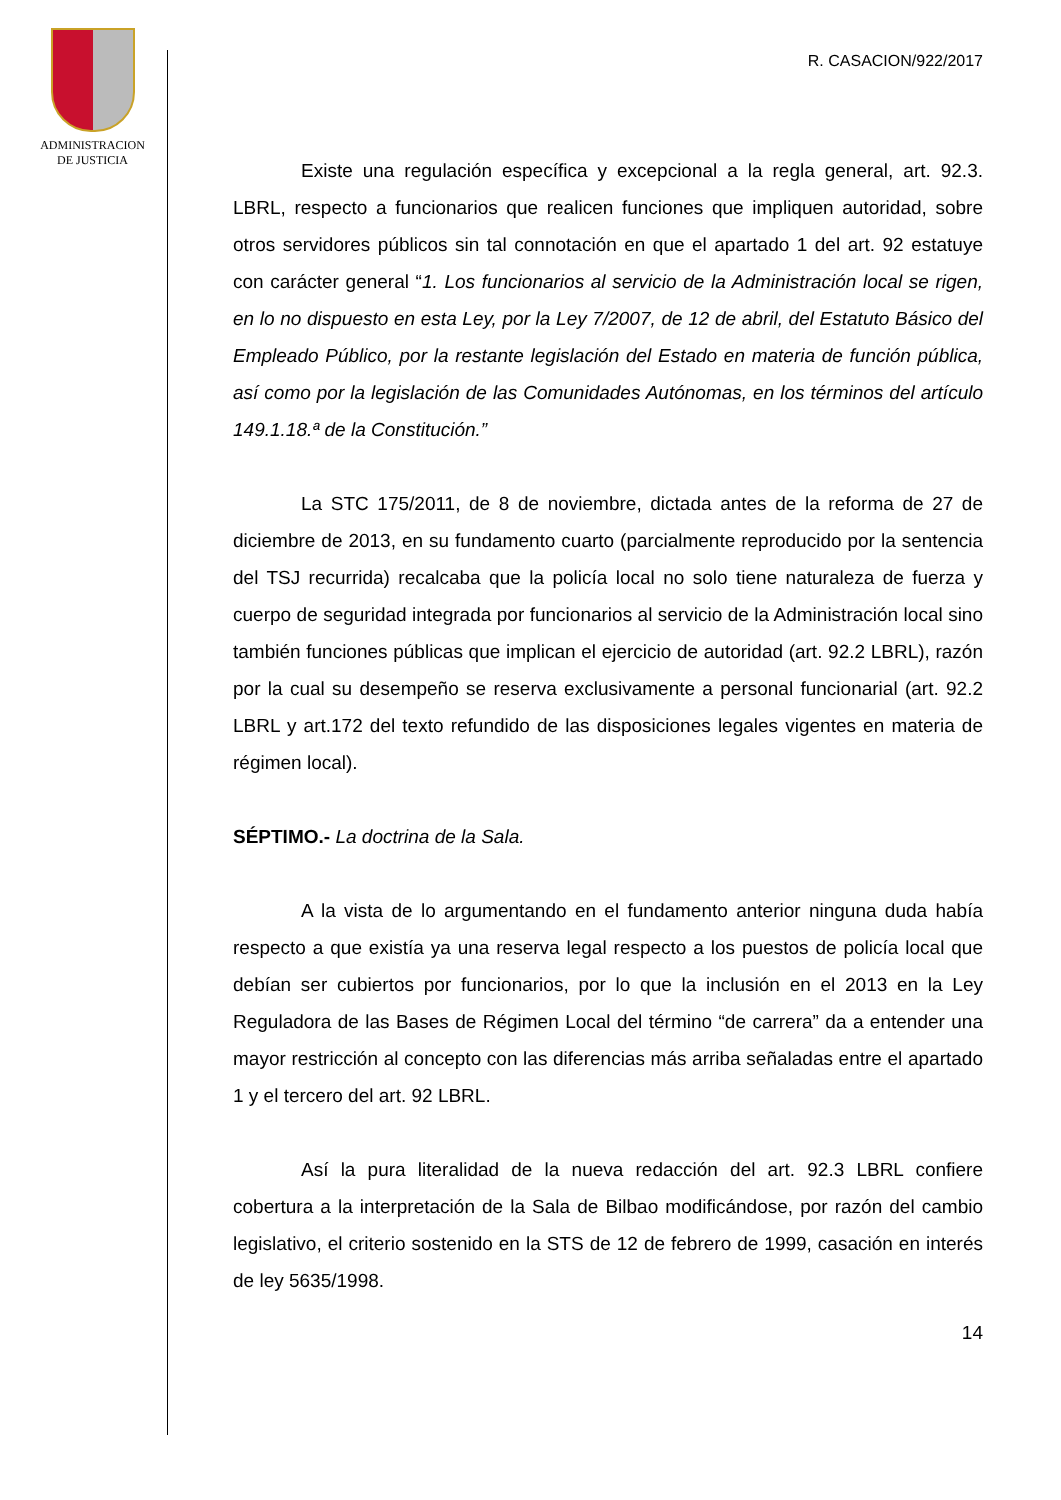ADMINISTRACION
DE JUSTICIA
R. CASACION/922/2017
Existe una regulación específica y excepcional a la regla general, art. 92.3. LBRL, respecto a funcionarios que realicen funciones que impliquen autoridad, sobre otros servidores públicos sin tal connotación en que el apartado 1 del art. 92 estatuye con carácter general “1. Los funcionarios al servicio de la Administración local se rigen, en lo no dispuesto en esta Ley, por la Ley 7/2007, de 12 de abril, del Estatuto Básico del Empleado Público, por la restante legislación del Estado en materia de función pública, así como por la legislación de las Comunidades Autónomas, en los términos del artículo 149.1.18.ª de la Constitución.”
La STC 175/2011, de 8 de noviembre, dictada antes de la reforma de 27 de diciembre de 2013, en su fundamento cuarto (parcialmente reproducido por la sentencia del TSJ recurrida) recalcaba que la policía local no solo tiene naturaleza de fuerza y cuerpo de seguridad integrada por funcionarios al servicio de la Administración local sino también funciones públicas que implican el ejercicio de autoridad (art. 92.2 LBRL), razón por la cual su desempeño se reserva exclusivamente a personal funcionarial (art. 92.2 LBRL y art.172 del texto refundido de las disposiciones legales vigentes en materia de régimen local).
SÉPTIMO.- La doctrina de la Sala.
A la vista de lo argumentando en el fundamento anterior ninguna duda había respecto a que existía ya una reserva legal respecto a los puestos de policía local que debían ser cubiertos por funcionarios, por lo que la inclusión en el 2013 en la Ley Reguladora de las Bases de Régimen Local del término “de carrera” da a entender una mayor restricción al concepto con las diferencias más arriba señaladas entre el apartado 1 y el tercero del art. 92 LBRL.
Así la pura literalidad de la nueva redacción del art. 92.3 LBRL confiere cobertura a la interpretación de la Sala de Bilbao modificándose, por razón del cambio legislativo, el criterio sostenido en la STS de 12 de febrero de 1999, casación en interés de ley 5635/1998.
14